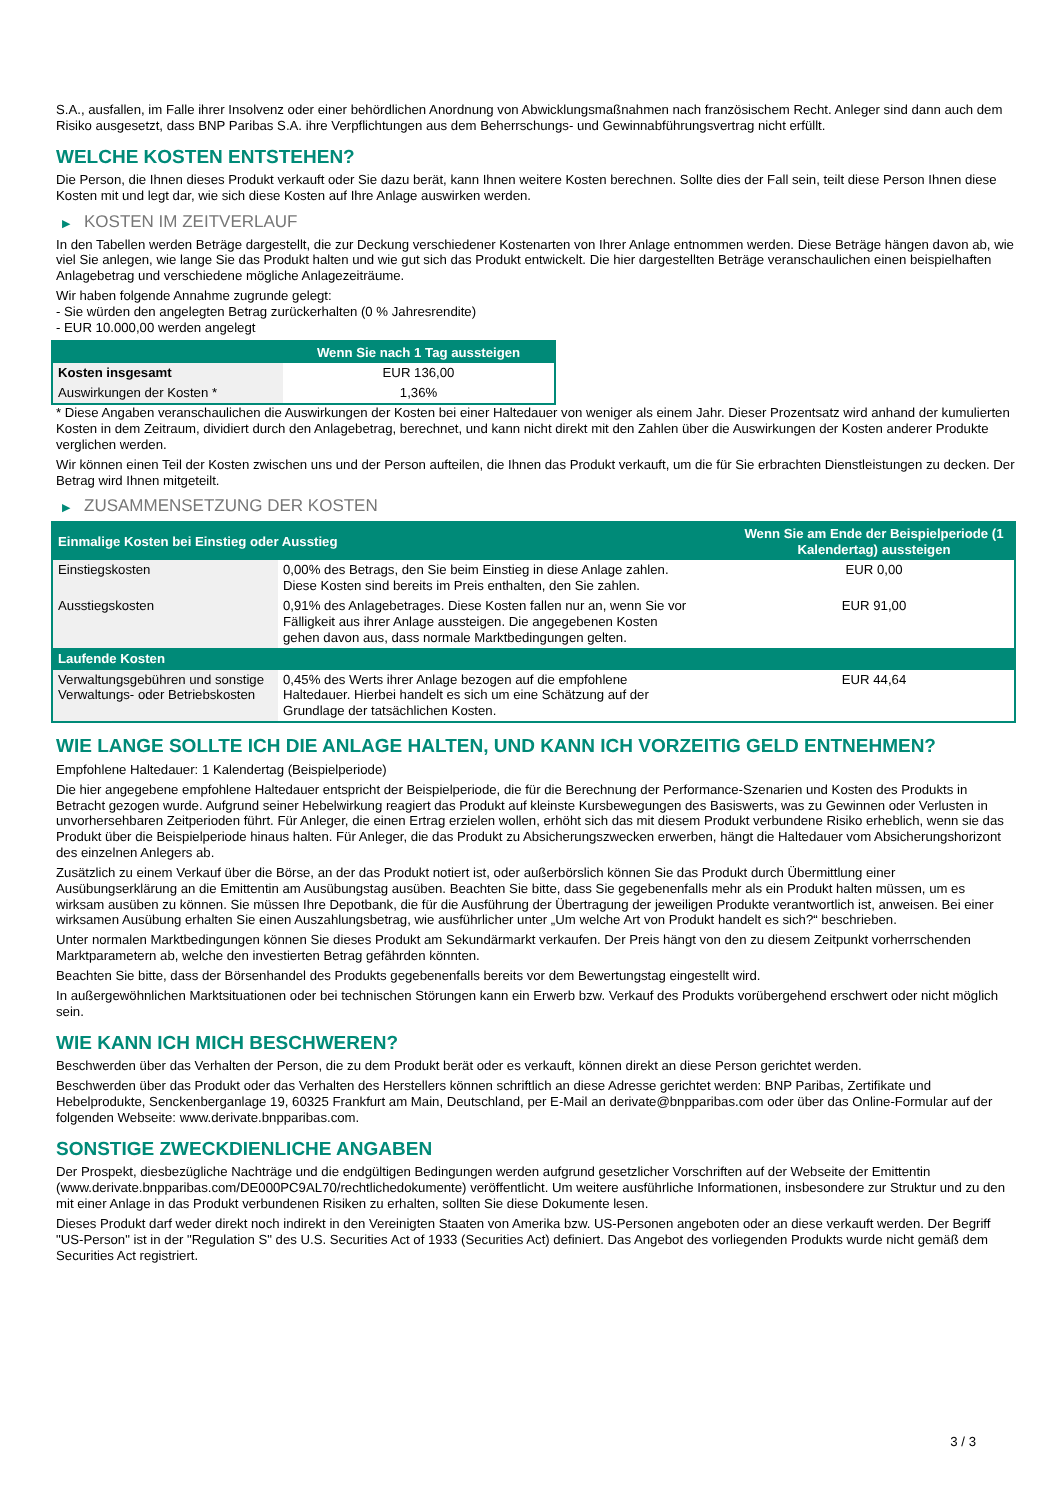S.A., ausfallen, im Falle ihrer Insolvenz oder einer behördlichen Anordnung von Abwicklungsmaßnahmen nach französischem Recht. Anleger sind dann auch dem Risiko ausgesetzt, dass BNP Paribas S.A. ihre Verpflichtungen aus dem Beherrschungs- und Gewinnabführungsvertrag nicht erfüllt.
WELCHE KOSTEN ENTSTEHEN?
Die Person, die Ihnen dieses Produkt verkauft oder Sie dazu berät, kann Ihnen weitere Kosten berechnen. Sollte dies der Fall sein, teilt diese Person Ihnen diese Kosten mit und legt dar, wie sich diese Kosten auf Ihre Anlage auswirken werden.
▶ KOSTEN IM ZEITVERLAUF
In den Tabellen werden Beträge dargestellt, die zur Deckung verschiedener Kostenarten von Ihrer Anlage entnommen werden. Diese Beträge hängen davon ab, wie viel Sie anlegen, wie lange Sie das Produkt halten und wie gut sich das Produkt entwickelt. Die hier dargestellten Beträge veranschaulichen einen beispielhaften Anlagebetrag und verschiedene mögliche Anlagezeiträume.
Wir haben folgende Annahme zugrunde gelegt:
- Sie würden den angelegten Betrag zurückerhalten (0 % Jahresrendite)
- EUR 10.000,00 werden angelegt
| | Wenn Sie nach 1 Tag aussteigen |
| --- | --- |
| Kosten insgesamt | EUR 136,00 |
| Auswirkungen der Kosten * | 1,36% |
* Diese Angaben veranschaulichen die Auswirkungen der Kosten bei einer Haltedauer von weniger als einem Jahr. Dieser Prozentsatz wird anhand der kumulierten Kosten in dem Zeitraum, dividiert durch den Anlagebetrag, berechnet, und kann nicht direkt mit den Zahlen über die Auswirkungen der Kosten anderer Produkte verglichen werden.
Wir können einen Teil der Kosten zwischen uns und der Person aufteilen, die Ihnen das Produkt verkauft, um die für Sie erbrachten Dienstleistungen zu decken. Der Betrag wird Ihnen mitgeteilt.
▶ ZUSAMMENSETZUNG DER KOSTEN
| Einmalige Kosten bei Einstieg oder Ausstieg | | Wenn Sie am Ende der Beispielperiode (1 Kalendertag) aussteigen |
| --- | --- | --- |
| Einstiegskosten | 0,00% des Betrags, den Sie beim Einstieg in diese Anlage zahlen. Diese Kosten sind bereits im Preis enthalten, den Sie zahlen. | EUR 0,00 |
| Ausstiegskosten | 0,91% des Anlagebetrages. Diese Kosten fallen nur an, wenn Sie vor Fälligkeit aus ihrer Anlage aussteigen. Die angegebenen Kosten gehen davon aus, dass normale Marktbedingungen gelten. | EUR 91,00 |
| Laufende Kosten | | |
| Verwaltungsgebühren und sonstige Verwaltungs- oder Betriebskosten | 0,45% des Werts ihrer Anlage bezogen auf die empfohlene Haltedauer. Hierbei handelt es sich um eine Schätzung auf der Grundlage der tatsächlichen Kosten. | EUR 44,64 |
WIE LANGE SOLLTE ICH DIE ANLAGE HALTEN, UND KANN ICH VORZEITIG GELD ENTNEHMEN?
Empfohlene Haltedauer: 1 Kalendertag (Beispielperiode)
Die hier angegebene empfohlene Haltedauer entspricht der Beispielperiode, die für die Berechnung der Performance-Szenarien und Kosten des Produkts in Betracht gezogen wurde. Aufgrund seiner Hebelwirkung reagiert das Produkt auf kleinste Kursbewegungen des Basiswerts, was zu Gewinnen oder Verlusten in unvorhersehbaren Zeitperioden führt. Für Anleger, die einen Ertrag erzielen wollen, erhöht sich das mit diesem Produkt verbundene Risiko erheblich, wenn sie das Produkt über die Beispielperiode hinaus halten. Für Anleger, die das Produkt zu Absicherungszwecken erwerben, hängt die Haltedauer vom Absicherungshorizont des einzelnen Anlegers ab.
Zusätzlich zu einem Verkauf über die Börse, an der das Produkt notiert ist, oder außerbörslich können Sie das Produkt durch Übermittlung einer Ausübungserklärung an die Emittentin am Ausübungstag ausüben. Beachten Sie bitte, dass Sie gegebenenfalls mehr als ein Produkt halten müssen, um es wirksam ausüben zu können. Sie müssen Ihre Depotbank, die für die Ausführung der Übertragung der jeweiligen Produkte verantwortlich ist, anweisen. Bei einer wirksamen Ausübung erhalten Sie einen Auszahlungsbetrag, wie ausführlicher unter „Um welche Art von Produkt handelt es sich?“ beschrieben.
Unter normalen Marktbedingungen können Sie dieses Produkt am Sekundärmarkt verkaufen. Der Preis hängt von den zu diesem Zeitpunkt vorherrschenden Marktparametern ab, welche den investierten Betrag gefährden könnten.
Beachten Sie bitte, dass der Börsenhandel des Produkts gegebenenfalls bereits vor dem Bewertungstag eingestellt wird.
In außergewöhnlichen Marktsituationen oder bei technischen Störungen kann ein Erwerb bzw. Verkauf des Produkts vorübergehend erschwert oder nicht möglich sein.
WIE KANN ICH MICH BESCHWEREN?
Beschwerden über das Verhalten der Person, die zu dem Produkt berät oder es verkauft, können direkt an diese Person gerichtet werden.
Beschwerden über das Produkt oder das Verhalten des Herstellers können schriftlich an diese Adresse gerichtet werden: BNP Paribas, Zertifikate und Hebelprodukte, Senckenberganlage 19, 60325 Frankfurt am Main, Deutschland, per E-Mail an derivate@bnpparibas.com oder über das Online-Formular auf der folgenden Webseite: www.derivate.bnpparibas.com.
SONSTIGE ZWECKDIENLICHE ANGABEN
Der Prospekt, diesbezügliche Nachträge und die endgültigen Bedingungen werden aufgrund gesetzlicher Vorschriften auf der Webseite der Emittentin (www.derivate.bnpparibas.com/DE000PC9AL70/rechtlichedokumente) veröffentlicht. Um weitere ausführliche Informationen, insbesondere zur Struktur und zu den mit einer Anlage in das Produkt verbundenen Risiken zu erhalten, sollten Sie diese Dokumente lesen.
Dieses Produkt darf weder direkt noch indirekt in den Vereinigten Staaten von Amerika bzw. US-Personen angeboten oder an diese verkauft werden. Der Begriff "US-Person" ist in der "Regulation S" des U.S. Securities Act of 1933 (Securities Act) definiert. Das Angebot des vorliegenden Produkts wurde nicht gemäß dem Securities Act registriert.
3 / 3